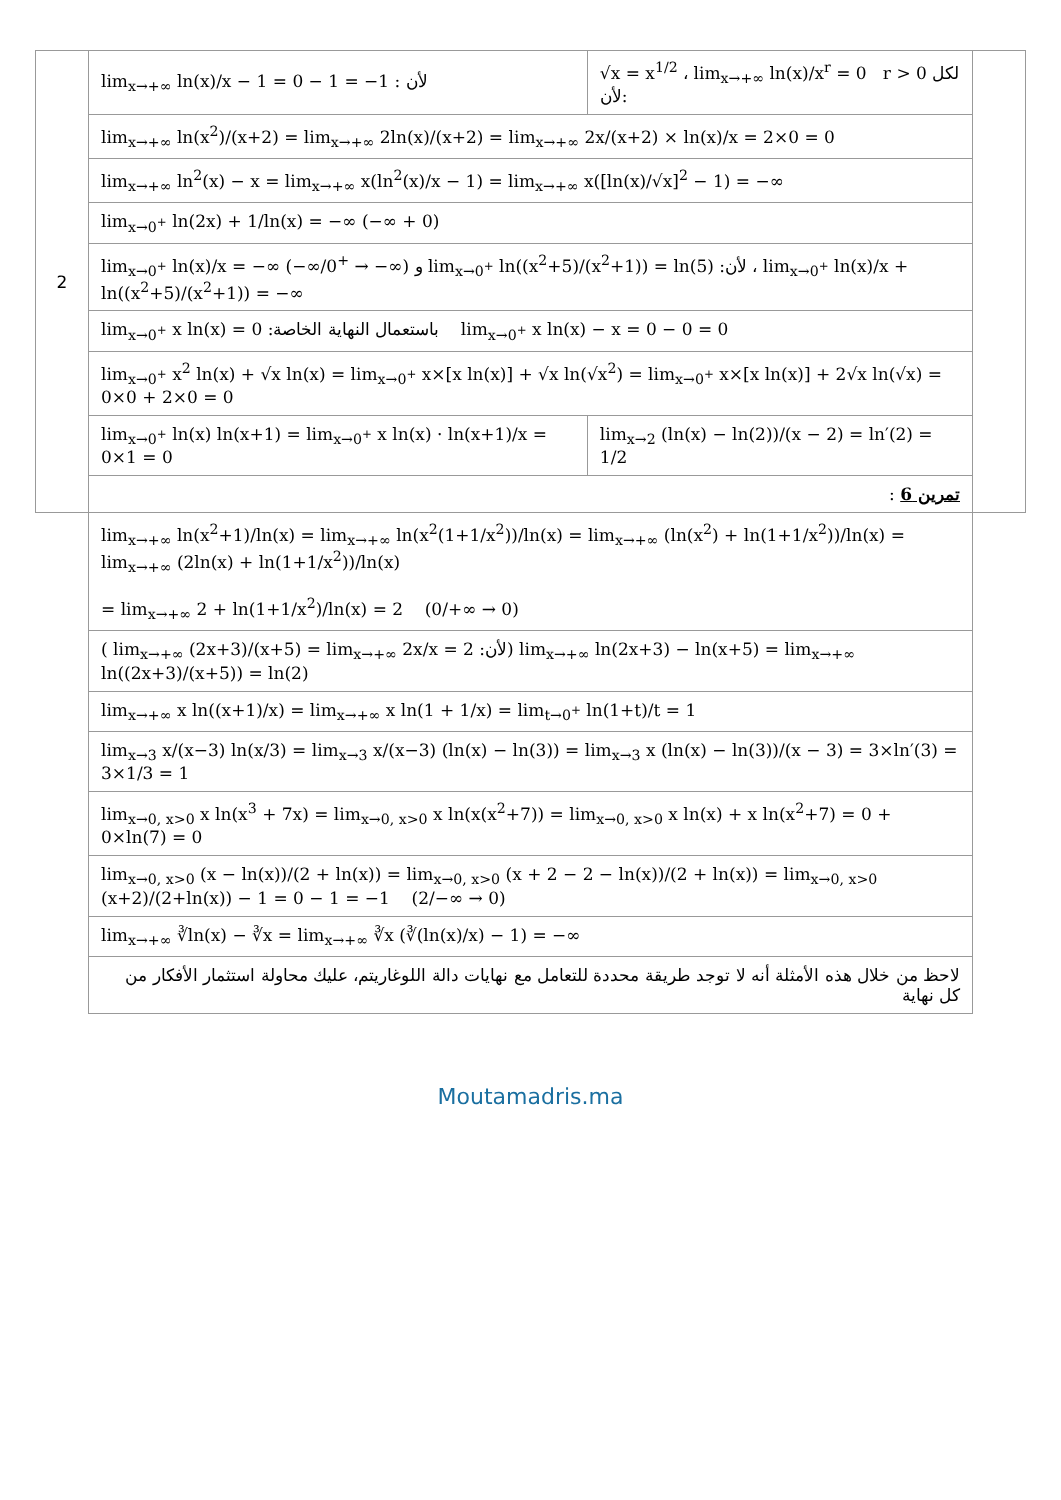| 2 | lim<sub>x→+∞</sub> ln(x)/x − 1 = 0 − 1 = −1 : لأن | √x = x<sup>1/2</sup> ، lim<sub>x→+∞</sub> ln(x)/x<sup>r</sup> = 0 r > 0 لكل :لأن | |
| | lim<sub>x→+∞</sub> ln(x<sup>2</sup>)/(x+2) = lim<sub>x→+∞</sub> 2ln(x)/(x+2) = lim<sub>x→+∞</sub> 2x/(x+2) × ln(x)/x = 2×0 = 0 | | |
| | lim<sub>x→+∞</sub> ln<sup>2</sup>(x) − x = lim<sub>x→+∞</sub> x(ln<sup>2</sup>(x)/x − 1) = lim<sub>x→+∞</sub> x([ln(x)/√x]<sup>2</sup> − 1) = −∞ | | |
| | lim<sub>x→0<sup>+</sup></sub> ln(2x) + 1/ln(x) = −∞ (−∞ + 0) | | |
| | lim<sub>x→0<sup>+</sup></sub> ln(x)/x = −∞ (−∞/0<sup>+</sup> → −∞) و lim<sub>x→0<sup>+</sup></sub> ln((x<sup>2</sup>+5)/(x<sup>2</sup>+1)) = ln(5) :لأن ، lim<sub>x→0<sup>+</sup></sub> ln(x)/x + ln((x<sup>2</sup>+5)/(x<sup>2</sup>+1)) = −∞ | | |
| | lim<sub>x→0<sup>+</sup></sub> x ln(x) = 0 :باستعمال النهاية الخاصة lim<sub>x→0<sup>+</sup></sub> x ln(x) − x = 0 − 0 = 0 | | |
| | lim<sub>x→0<sup>+</sup></sub> x<sup>2</sup> ln(x) + √x ln(x) = lim<sub>x→0<sup>+</sup></sub> x×[x ln(x)] + √x ln(√x<sup>2</sup>) = lim<sub>x→0<sup>+</sup></sub> x×[x ln(x)] + 2√x ln(√x) = 0×0 + 2×0 = 0 | | |
| | lim<sub>x→0<sup>+</sup></sub> ln(x) ln(x+1) = lim<sub>x→0<sup>+</sup></sub> x ln(x) · ln(x+1)/x = 0×1 = 0 | lim<sub>x→2</sub> (ln(x) − ln(2))/(x − 2) = ln′(2) = 1/2 | |
| | تمرين 6 : | | |
| | lim<sub>x→+∞</sub> ln(x<sup>2</sup>+1)/ln(x) = lim<sub>x→+∞</sub> ln(x<sup>2</sup>(1+1/x<sup>2</sup>))/ln(x) = lim<sub>x→+∞</sub> (ln(x<sup>2</sup>) + ln(1+1/x<sup>2</sup>))/ln(x) = lim<sub>x→+∞</sub> (2ln(x) + ln(1+1/x<sup>2</sup>))/ln(x) = lim<sub>x→+∞</sub> 2 + ln(1+1/x<sup>2</sup>)/ln(x) = 2 (0/+∞ → 0) | | |
| | ( lim<sub>x→+∞</sub> (2x+3)/(x+5) = lim<sub>x→+∞</sub> 2x/x = 2 :لأن) lim<sub>x→+∞</sub> ln(2x+3) − ln(x+5) = lim<sub>x→+∞</sub> ln((2x+3)/(x+5)) = ln(2) | | |
| | lim<sub>x→+∞</sub> x ln((x+1)/x) = lim<sub>x→+∞</sub> x ln(1 + 1/x) = lim<sub>t→0<sup>+</sup></sub> ln(1+t)/t = 1 | | |
| | lim<sub>x→3</sub> x/(x−3) ln(x/3) = lim<sub>x→3</sub> x/(x−3) (ln(x) − ln(3)) = lim<sub>x→3</sub> x (ln(x) − ln(3))/(x − 3) = 3×ln′(3) = 3×1/3 = 1 | | |
| | lim<sub>x→0, x>0</sub> x ln(x<sup>3</sup> + 7x) = lim<sub>x→0, x>0</sub> x ln(x(x<sup>2</sup>+7)) = lim<sub>x→0, x>0</sub> x ln(x) + x ln(x<sup>2</sup>+7) = 0 + 0×ln(7) = 0 | | |
| | lim<sub>x→0, x>0</sub> (x − ln(x))/(2 + ln(x)) = lim<sub>x→0, x>0</sub> (x + 2 − 2 − ln(x))/(2 + ln(x)) = lim<sub>x→0, x>0</sub> (x+2)/(2+ln(x)) − 1 = 0 − 1 = −1 (2/−∞ → 0) | | |
| | lim<sub>x→+∞</sub> ∛ln(x) − ∛x = lim<sub>x→+∞</sub> ∛x (∛(ln(x)/x) − 1) = −∞ | | |
| | لاحظ من خلال هذه الأمثلة أنه لا توجد طريقة محددة للتعامل مع نهايات دالة اللوغاريتم، عليك محاولة استثمار الأفكار من كل نهاية | | |
Moutamadris.ma